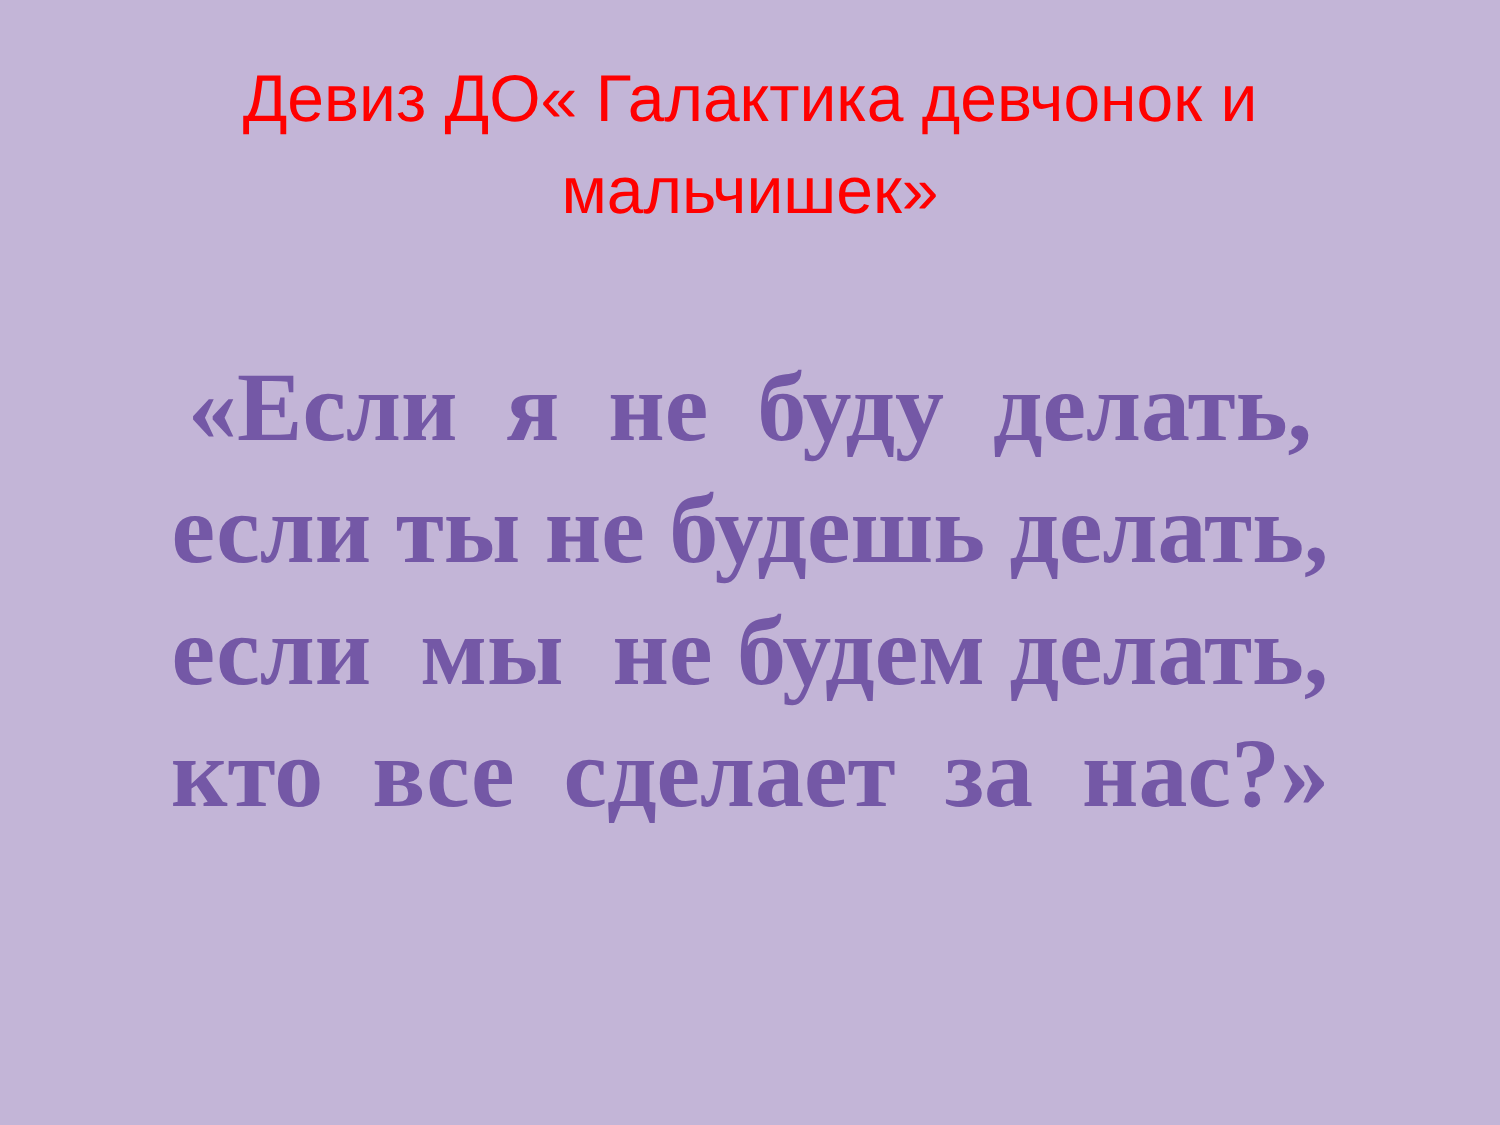Девиз ДО« Галактика девчонок и мальчишек»
«Если я не буду делать,
если ты не будешь делать,
если мы не будем делать,
кто все сделает за нас?»